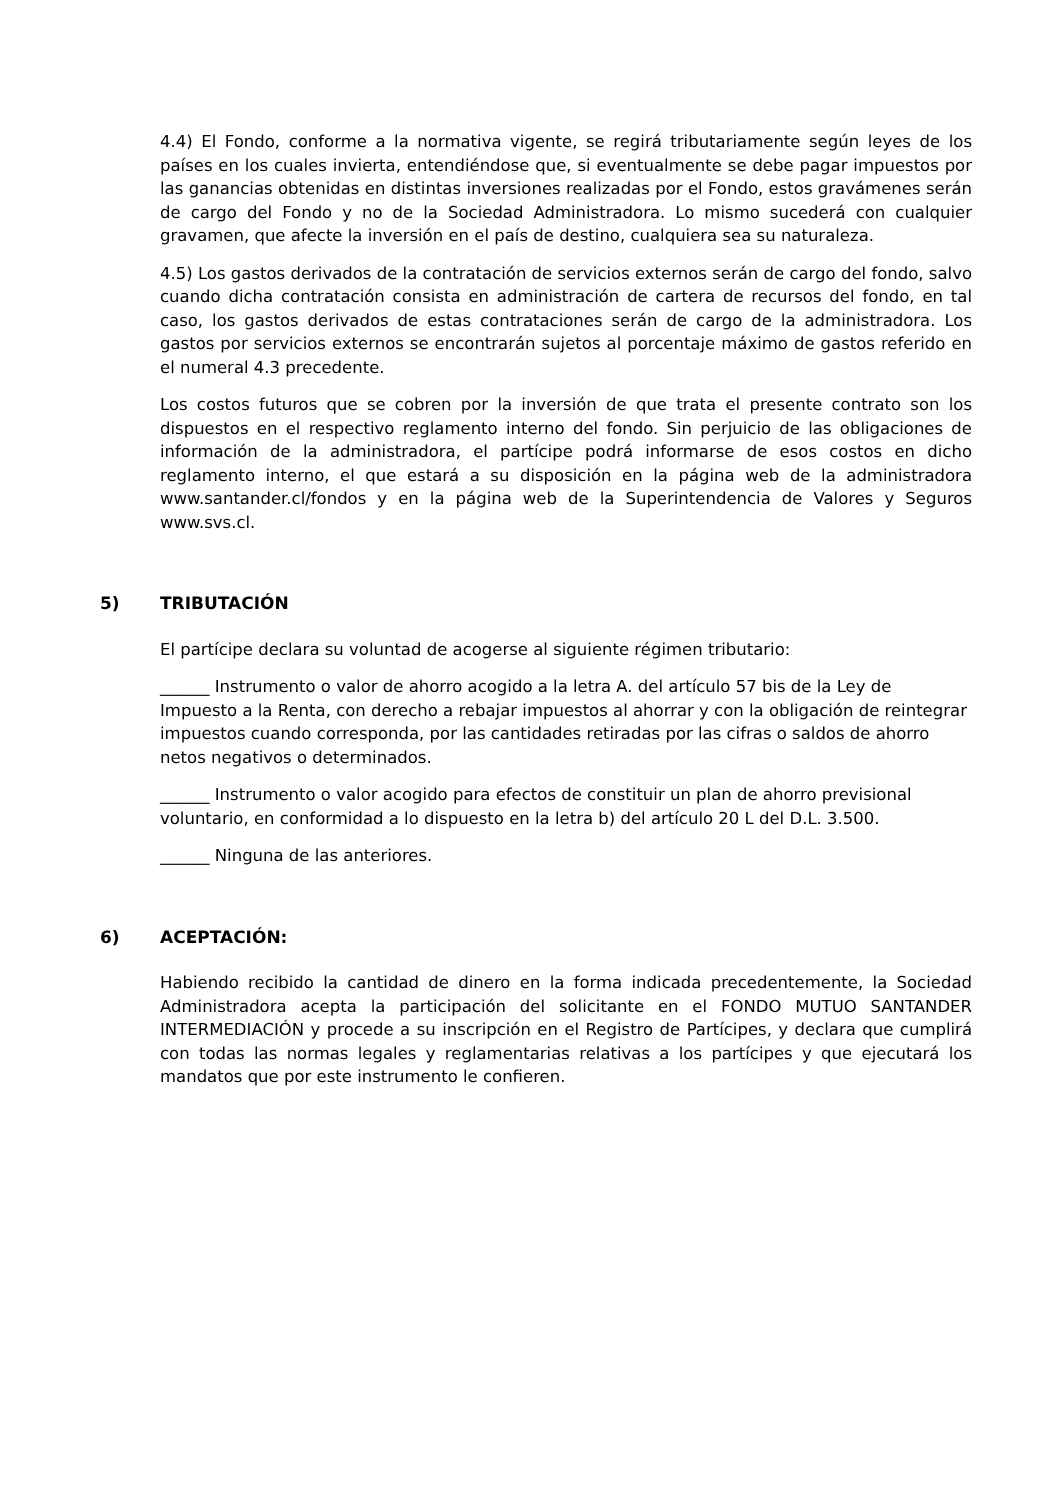4.4) El Fondo, conforme a la normativa vigente, se regirá tributariamente según leyes de los países en los cuales invierta, entendiéndose que, si eventualmente se debe pagar impuestos por las ganancias obtenidas en distintas inversiones realizadas por el Fondo, estos gravámenes serán de cargo del Fondo y no de la Sociedad Administradora. Lo mismo sucederá con cualquier gravamen, que afecte la inversión en el país de destino, cualquiera sea su naturaleza.
4.5) Los gastos derivados de la contratación de servicios externos serán de cargo del fondo, salvo cuando dicha contratación consista en administración de cartera de recursos del fondo, en tal caso, los gastos derivados de estas contrataciones serán de cargo de la administradora. Los gastos por servicios externos se encontrarán sujetos al porcentaje máximo de gastos referido en el numeral 4.3 precedente.
Los costos futuros que se cobren por la inversión de que trata el presente contrato son los dispuestos en el respectivo reglamento interno del fondo. Sin perjuicio de las obligaciones de información de la administradora, el partícipe podrá informarse de esos costos en dicho reglamento interno, el que estará a su disposición en la página web de la administradora www.santander.cl/fondos y en la página web de la Superintendencia de Valores y Seguros www.svs.cl.
5) TRIBUTACIÓN
El partícipe declara su voluntad de acogerse al siguiente régimen tributario:
______ Instrumento o valor de ahorro acogido a la letra A. del artículo 57 bis de la Ley de Impuesto a la Renta, con derecho a rebajar impuestos al ahorrar y con la obligación de reintegrar impuestos cuando corresponda, por las cantidades retiradas por las cifras o saldos de ahorro netos negativos o determinados.
______ Instrumento o valor acogido para efectos de constituir un plan de ahorro previsional voluntario, en conformidad a lo dispuesto en la letra b) del artículo 20 L del D.L. 3.500.
______ Ninguna de las anteriores.
6) ACEPTACIÓN:
Habiendo recibido la cantidad de dinero en la forma indicada precedentemente, la Sociedad Administradora acepta la participación del solicitante en el FONDO MUTUO SANTANDER INTERMEDIACIÓN y procede a su inscripción en el Registro de Partícipes, y declara que cumplirá con todas las normas legales y reglamentarias relativas a los partícipes y que ejecutará los mandatos que por este instrumento le confieren.